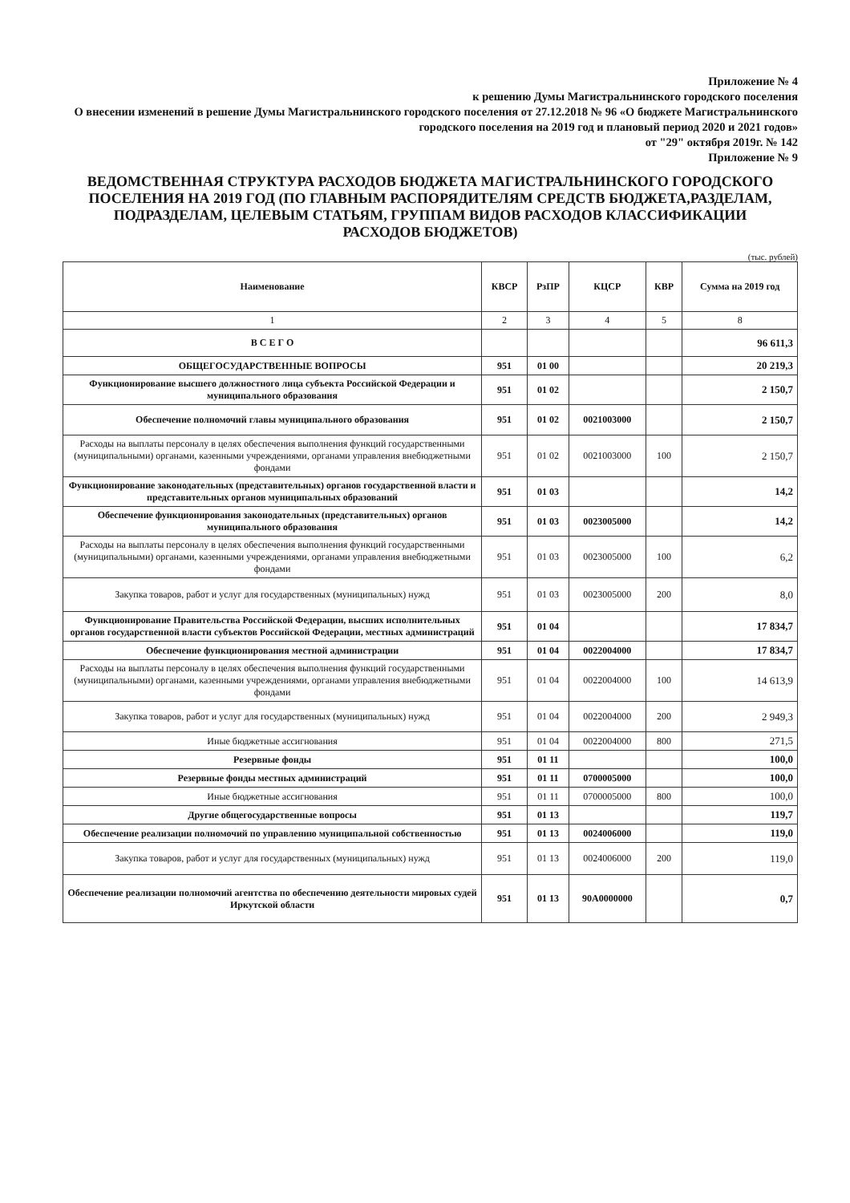Приложение № 4
к решению Думы Магистральнинского городского поселения
О внесении изменений в решение Думы Магистральнинского городского поселения от 27.12.2018 № 96 «О бюджете Магистральнинского городского поселения на 2019 год и плановый период 2020 и 2021 годов»
от "29" октября 2019г. № 142
Приложение № 9
ВЕДОМСТВЕННАЯ СТРУКТУРА РАСХОДОВ БЮДЖЕТА МАГИСТРАЛЬНИНСКОГО ГОРОДСКОГО ПОСЕЛЕНИЯ НА 2019 ГОД (ПО ГЛАВНЫМ РАСПОРЯДИТЕЛЯМ СРЕДСТВ БЮДЖЕТА,РАЗДЕЛАМ, ПОДРАЗДЕЛАМ, ЦЕЛЕВЫМ СТАТЬЯМ, ГРУППАМ ВИДОВ РАСХОДОВ КЛАССИФИКАЦИИ РАСХОДОВ БЮДЖЕТОВ)
(тыс. рублей)
| Наименование | КВСР | РзПР | КЦСР | КВР | Сумма на 2019 год |
| --- | --- | --- | --- | --- | --- |
| 1 | 2 | 3 | 4 | 5 | 8 |
| В С Е Г О | | | | | 96 611,3 |
| ОБЩЕГОСУДАРСТВЕННЫЕ ВОПРОСЫ | 951 | 01 00 | | | 20 219,3 |
| Функционирование высшего должностного лица субъекта Российской Федерации и муниципального образования | 951 | 01 02 | | | 2 150,7 |
| Обеспечение полномочий главы муниципального образования | 951 | 01 02 | 0021003000 | | 2 150,7 |
| Расходы на выплаты персоналу в целях обеспечения выполнения функций государственными (муниципальными) органами, казенными учреждениями, органами управления внебюджетными фондами | 951 | 01 02 | 0021003000 | 100 | 2 150,7 |
| Функционирование законодательных (представительных) органов государственной власти и представительных органов муниципальных образований | 951 | 01 03 | | | 14,2 |
| Обеспечение функционирования законодательных (представительных) органов муниципального образования | 951 | 01 03 | 0023005000 | | 14,2 |
| Расходы на выплаты персоналу в целях обеспечения выполнения функций государственными (муниципальными) органами, казенными учреждениями, органами управления внебюджетными фондами | 951 | 01 03 | 0023005000 | 100 | 6,2 |
| Закупка товаров, работ и услуг для государственных (муниципальных) нужд | 951 | 01 03 | 0023005000 | 200 | 8,0 |
| Функционирование Правительства Российской Федерации, высших исполнительных органов государственной власти субъектов Российской Федерации, местных администраций | 951 | 01 04 | | | 17 834,7 |
| Обеспечение функционирования местной администрации | 951 | 01 04 | 0022004000 | | 17 834,7 |
| Расходы на выплаты персоналу в целях обеспечения выполнения функций государственными (муниципальными) органами, казенными учреждениями, органами управления внебюджетными фондами | 951 | 01 04 | 0022004000 | 100 | 14 613,9 |
| Закупка товаров, работ и услуг для государственных (муниципальных) нужд | 951 | 01 04 | 0022004000 | 200 | 2 949,3 |
| Иные бюджетные ассигнования | 951 | 01 04 | 0022004000 | 800 | 271,5 |
| Резервные фонды | 951 | 01 11 | | | 100,0 |
| Резервные фонды местных администраций | 951 | 01 11 | 0700005000 | | 100,0 |
| Иные бюджетные ассигнования | 951 | 01 11 | 0700005000 | 800 | 100,0 |
| Другие общегосударственные вопросы | 951 | 01 13 | | | 119,7 |
| Обеспечение реализации полномочий по управлению муниципальной собственностью | 951 | 01 13 | 0024006000 | | 119,0 |
| Закупка товаров, работ и услуг для государственных (муниципальных) нужд | 951 | 01 13 | 0024006000 | 200 | 119,0 |
| Обеспечение реализации полномочий агентства по обеспечению деятельности мировых судей Иркутской области | 951 | 01 13 | 90А0000000 | | 0,7 |